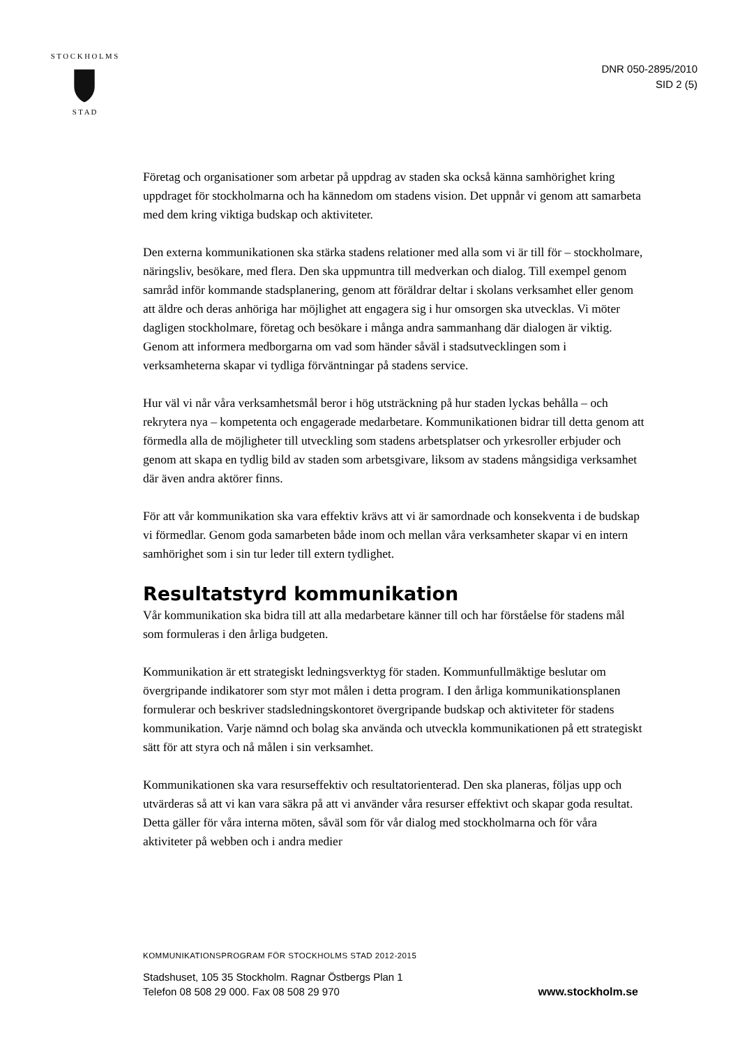S T O C K H O L M S
S T A D
DNR 050-2895/2010
SID 2 (5)
Företag och organisationer som arbetar på uppdrag av staden ska också känna samhörighet kring uppdraget för stockholmarna och ha kännedom om stadens vision. Det uppnår vi genom att samarbeta med dem kring viktiga budskap och aktiviteter.
Den externa kommunikationen ska stärka stadens relationer med alla som vi är till för – stockholmare, näringsliv, besökare, med flera. Den ska uppmuntra till medverkan och dialog. Till exempel genom samråd inför kommande stadsplanering, genom att föräldrar deltar i skolans verksamhet eller genom att äldre och deras anhöriga har möjlighet att engagera sig i hur omsorgen ska utvecklas. Vi möter dagligen stockholmare, företag och besökare i många andra sammanhang där dialogen är viktig. Genom att informera medborgarna om vad som händer såväl i stadsutvecklingen som i verksamheterna skapar vi tydliga förväntningar på stadens service.
Hur väl vi når våra verksamhetsmål beror i hög utsträckning på hur staden lyckas behålla – och rekrytera nya – kompetenta och engagerade medarbetare. Kommunikationen bidrar till detta genom att förmedla alla de möjligheter till utveckling som stadens arbetsplatser och yrkesroller erbjuder och genom att skapa en tydlig bild av staden som arbetsgivare, liksom av stadens mångsidiga verksamhet där även andra aktörer finns.
För att vår kommunikation ska vara effektiv krävs att vi är samordnade och konsekventa i de budskap vi förmedlar. Genom goda samarbeten både inom och mellan våra verksamheter skapar vi en intern samhörighet som i sin tur leder till extern tydlighet.
Resultatstyrd kommunikation
Vår kommunikation ska bidra till att alla medarbetare känner till och har förståelse för stadens mål som formuleras i den årliga budgeten.
Kommunikation är ett strategiskt ledningsverktyg för staden. Kommunfullmäktige beslutar om övergripande indikatorer som styr mot målen i detta program. I den årliga kommunikationsplanen formulerar och beskriver stadsledningskontoret övergripande budskap och aktiviteter för stadens kommunikation. Varje nämnd och bolag ska använda och utveckla kommunikationen på ett strategiskt sätt för att styra och nå målen i sin verksamhet.
Kommunikationen ska vara resurseffektiv och resultatorienterad. Den ska planeras, följas upp och utvärderas så att vi kan vara säkra på att vi använder våra resurser effektivt och skapar goda resultat. Detta gäller för våra interna möten, såväl som för vår dialog med stockholmarna och för våra aktiviteter på webben och i andra medier
KOMMUNIKATIONSPROGRAM FÖR STOCKHOLMS STAD 2012-2015
Stadshuset, 105 35 Stockholm. Ragnar Östbergs Plan 1
Telefon 08 508 29 000. Fax 08 508 29 970
www.stockholm.se